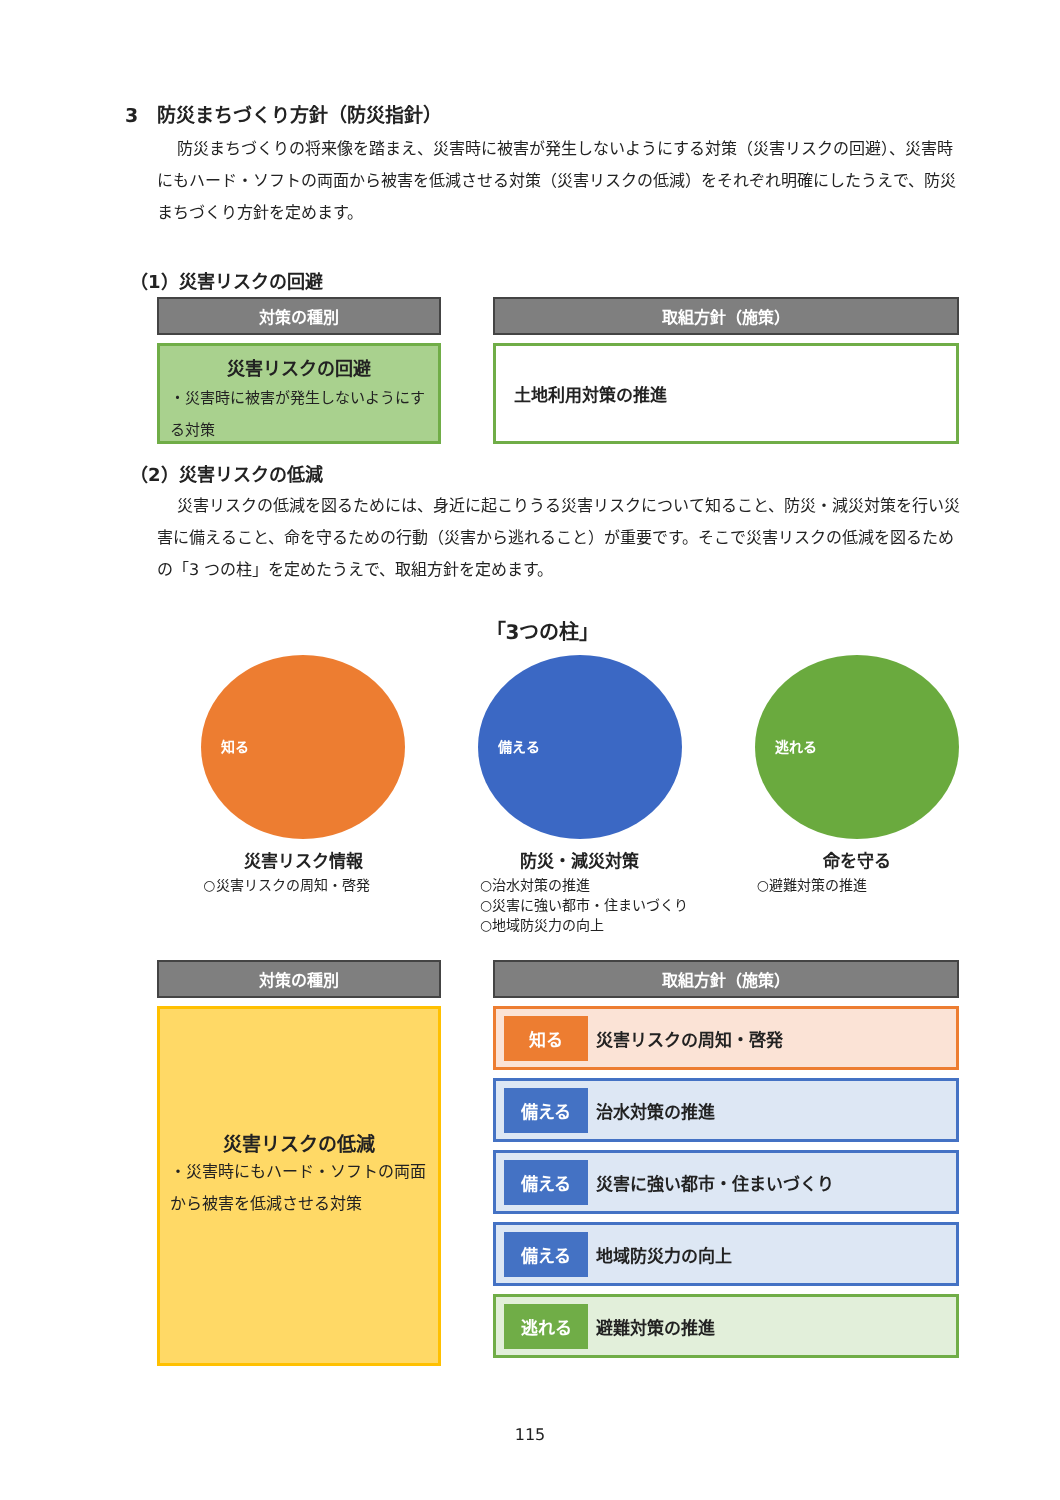3　防災まちづくり方針（防災指針）
防災まちづくりの将来像を踏まえ、災害時に被害が発生しないようにする対策（災害リスクの回避）、災害時にもハード・ソフトの両面から被害を低減させる対策（災害リスクの低減）をそれぞれ明確にしたうえで、防災まちづくり方針を定めます。
（1）災害リスクの回避
対策の種別
災害リスクの回避
・災害時に被害が発生しないようにする対策
取組方針（施策）
土地利用対策の推進
（2）災害リスクの低減
災害リスクの低減を図るためには、身近に起こりうる災害リスクについて知ること、防災・減災対策を行い災害に備えること、命を守るための行動（災害から逃れること）が重要です。そこで災害リスクの低減を図るための「3 つの柱」を定めたうえで、取組方針を定めます。
「3つの柱」
知る
災害リスク情報
○災害リスクの周知・啓発
備える
防災・減災対策
○治水対策の推進
○災害に強い都市・住まいづくり
○地域防災力の向上
逃れる
命を守る
○避難対策の推進
対策の種別
災害リスクの低減
・災害時にもハード・ソフトの両面から被害を低減させる対策
取組方針（施策）
知る 災害リスクの周知・啓発
備える 治水対策の推進
備える 災害に強い都市・住まいづくり
備える 地域防災力の向上
逃れる 避難対策の推進
115